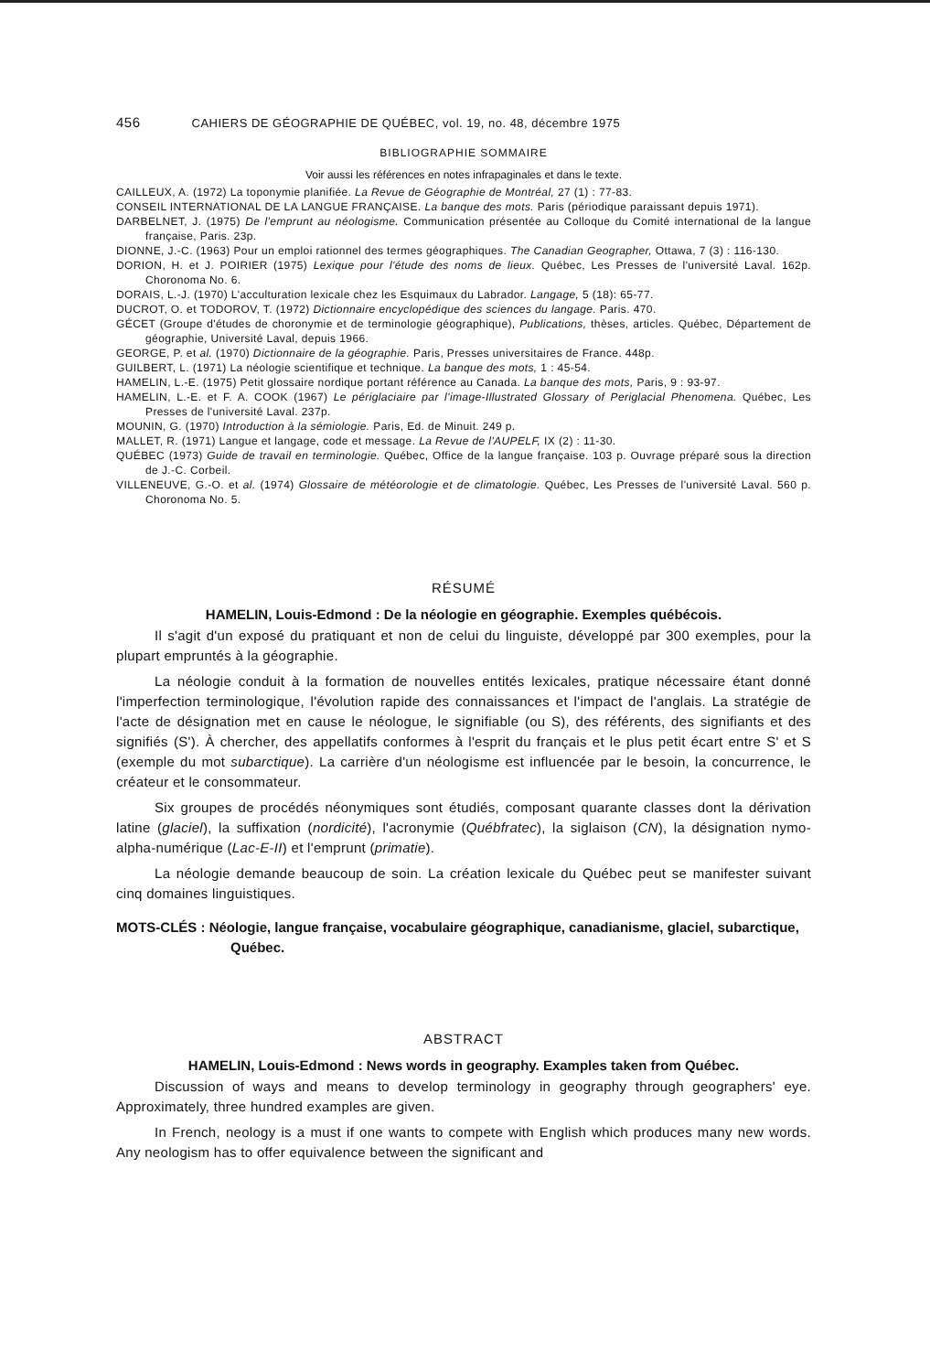456 CAHIERS DE GÉOGRAPHIE DE QUÉBEC, vol. 19, no. 48, décembre 1975
BIBLIOGRAPHIE SOMMAIRE
Voir aussi les références en notes infrapaginales et dans le texte.
CAILLEUX, A. (1972) La toponymie planifiée. La Revue de Géographie de Montréal, 27 (1) : 77-83.
CONSEIL INTERNATIONAL DE LA LANGUE FRANÇAISE. La banque des mots. Paris (périodique paraissant depuis 1971).
DARBELNET, J. (1975) De l'emprunt au néologisme. Communication présentée au Colloque du Comité international de la langue française, Paris. 23p.
DIONNE, J.-C. (1963) Pour un emploi rationnel des termes géographiques. The Canadian Geographer, Ottawa, 7 (3) : 116-130.
DORION, H. et J. POIRIER (1975) Lexique pour l'étude des noms de lieux. Québec, Les Presses de l'université Laval. 162p. Choronoma No. 6.
DORAIS, L.-J. (1970) L'acculturation lexicale chez les Esquimaux du Labrador. Langage, 5 (18): 65-77.
DUCROT, O. et TODOROV, T. (1972) Dictionnaire encyclopédique des sciences du langage. Paris. 470.
GÉCET (Groupe d'études de choronymie et de terminologie géographique), Publications, thèses, articles. Québec, Département de géographie, Université Laval, depuis 1966.
GEORGE, P. et al. (1970) Dictionnaire de la géographie. Paris, Presses universitaires de France. 448p.
GUILBERT, L. (1971) La néologie scientifique et technique. La banque des mots, 1 : 45-54.
HAMELIN, L.-E. (1975) Petit glossaire nordique portant référence au Canada. La banque des mots, Paris, 9 : 93-97.
HAMELIN, L.-E. et F. A. COOK (1967) Le périglaciaire par l'image-Illustrated Glossary of Periglacial Phenomena. Québec, Les Presses de l'université Laval. 237p.
MOUNIN, G. (1970) Introduction à la sémiologie. Paris, Ed. de Minuit. 249 p.
MALLET, R. (1971) Langue et langage, code et message. La Revue de l'AUPELF, IX (2) : 11-30.
QUÉBEC (1973) Guide de travail en terminologie. Québec, Office de la langue française. 103 p. Ouvrage préparé sous la direction de J.-C. Corbeil.
VILLENEUVE, G.-O. et al. (1974) Glossaire de météorologie et de climatologie. Québec, Les Presses de l'université Laval. 560 p. Choronoma No. 5.
RÉSUMÉ
HAMELIN, Louis-Edmond : De la néologie en géographie. Exemples québécois.
Il s'agit d'un exposé du pratiquant et non de celui du linguiste, développé par 300 exemples, pour la plupart empruntés à la géographie.
La néologie conduit à la formation de nouvelles entités lexicales, pratique nécessaire étant donné l'imperfection terminologique, l'évolution rapide des connaissances et l'impact de l'anglais. La stratégie de l'acte de désignation met en cause le néologue, le signifiable (ou S), des référents, des signifiants et des signifiés (S'). À chercher, des appellatifs conformes à l'esprit du français et le plus petit écart entre S' et S (exemple du mot subarctique). La carrière d'un néologisme est influencée par le besoin, la concurrence, le créateur et le consommateur.
Six groupes de procédés néonymiques sont étudiés, composant quarante classes dont la dérivation latine (glaciel), la suffixation (nordicité), l'acronymie (Québfratec), la siglaison (CN), la désignation nymo-alpha-numérique (Lac-E-II) et l'emprunt (primatie).
La néologie demande beaucoup de soin. La création lexicale du Québec peut se manifester suivant cinq domaines linguistiques.
MOTS-CLÉS : Néologie, langue française, vocabulaire géographique, canadianisme, glaciel, subarctique, Québec.
ABSTRACT
HAMELIN, Louis-Edmond : News words in geography. Examples taken from Québec.
Discussion of ways and means to develop terminology in geography through geographers' eye. Approximately, three hundred examples are given.
In French, neology is a must if one wants to compete with English which produces many new words. Any neologism has to offer equivalence between the significant and